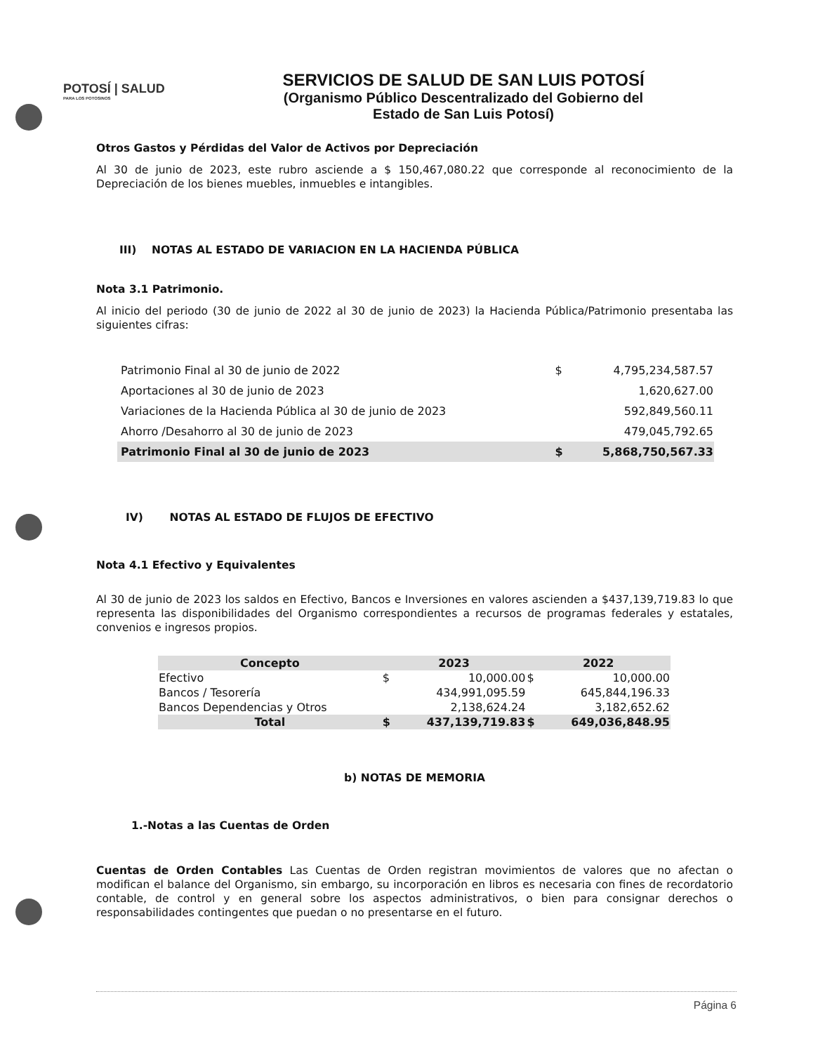POTOSÍ | SALUD
PARA LOS POTOSINOS
SERVICIOS DE SALUD DE SAN LUIS POTOSÍ
(Organismo Público Descentralizado del Gobierno del
Estado de San Luis Potosí)
Otros Gastos y Pérdidas del Valor de Activos por Depreciación
Al 30 de junio de 2023, este rubro asciende a $ 150,467,080.22 que corresponde al reconocimiento de la Depreciación de los bienes muebles, inmuebles e intangibles.
III) NOTAS AL ESTADO DE VARIACION EN LA HACIENDA PÚBLICA
Nota 3.1 Patrimonio.
Al inicio del periodo (30 de junio de 2022 al 30 de junio de 2023) la Hacienda Pública/Patrimonio presentaba las siguientes cifras:
| Patrimonio Final al 30 de junio de 2022 | $ | 4,795,234,587.57 |
| Aportaciones al 30 de junio de 2023 | | 1,620,627.00 |
| Variaciones de la Hacienda Pública al 30 de junio de 2023 | | 592,849,560.11 |
| Ahorro /Desahorro al 30 de junio de 2023 | | 479,045,792.65 |
| Patrimonio Final al 30 de junio de 2023 | $ | 5,868,750,567.33 |
IV) NOTAS AL ESTADO DE FLUJOS DE EFECTIVO
Nota 4.1 Efectivo y Equivalentes
Al 30 de junio de 2023 los saldos en Efectivo, Bancos e Inversiones en valores ascienden a $437,139,719.83 lo que representa las disponibilidades del Organismo correspondientes a recursos de programas federales y estatales, convenios e ingresos propios.
| Concepto | 2023 | | 2022 | |
| --- | --- | --- | --- | --- |
| Efectivo | $ | 10,000.00 | $ | 10,000.00 |
| Bancos / Tesorería | | 434,991,095.59 | | 645,844,196.33 |
| Bancos Dependencias y Otros | | 2,138,624.24 | | 3,182,652.62 |
| Total | $ | 437,139,719.83 | $ | 649,036,848.95 |
b) NOTAS DE MEMORIA
1.-Notas a las Cuentas de Orden
Cuentas de Orden Contables Las Cuentas de Orden registran movimientos de valores que no afectan o modifican el balance del Organismo, sin embargo, su incorporación en libros es necesaria con fines de recordatorio contable, de control y en general sobre los aspectos administrativos, o bien para consignar derechos o responsabilidades contingentes que puedan o no presentarse en el futuro.
Página 6